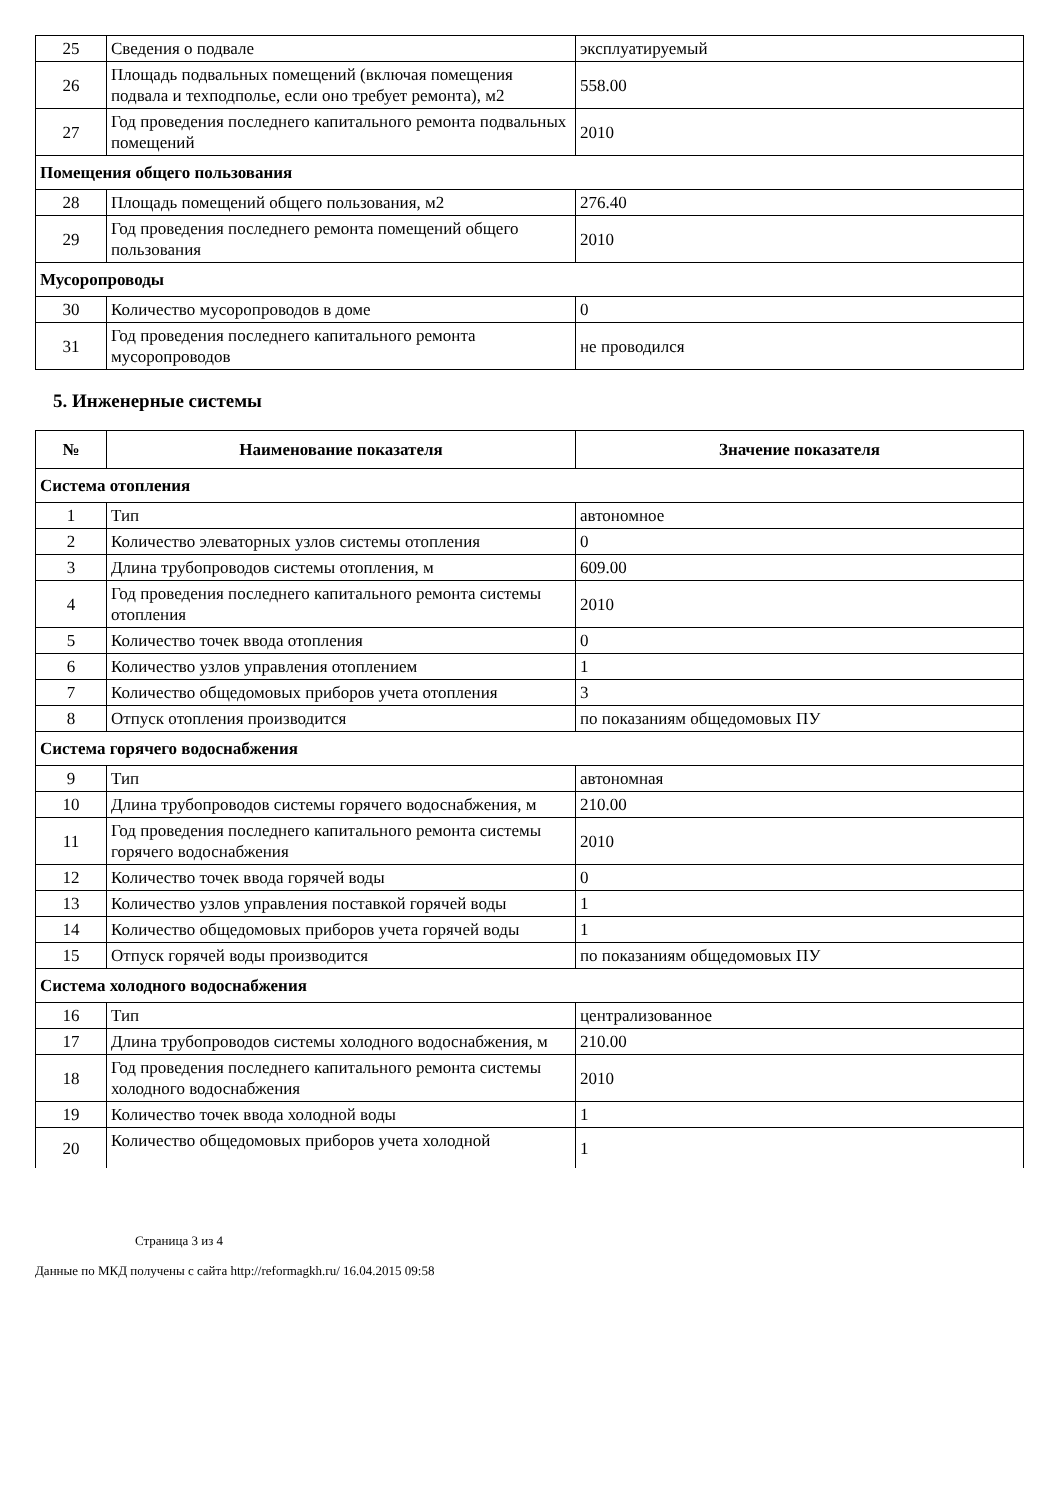| 25 | Сведения о подвале | эксплуатируемый |
| 26 | Площадь подвальных помещений (включая помещения подвала и техподполье, если оно требует ремонта), м2 | 558.00 |
| 27 | Год проведения последнего капитального ремонта подвальных помещений | 2010 |
| Помещения общего пользования | | |
| 28 | Площадь помещений общего пользования, м2 | 276.40 |
| 29 | Год проведения последнего ремонта помещений общего пользования | 2010 |
| Мусоропроводы | | |
| 30 | Количество мусоропроводов в доме | 0 |
| 31 | Год проведения последнего капитального ремонта мусоропроводов | не проводился |
5. Инженерные системы
| № | Наименование показателя | Значение показателя |
| --- | --- | --- |
| Система отопления | | |
| 1 | Тип | автономное |
| 2 | Количество элеваторных узлов системы отопления | 0 |
| 3 | Длина трубопроводов системы отопления, м | 609.00 |
| 4 | Год проведения последнего капитального ремонта системы отопления | 2010 |
| 5 | Количество точек ввода отопления | 0 |
| 6 | Количество узлов управления отоплением | 1 |
| 7 | Количество общедомовых приборов учета отопления | 3 |
| 8 | Отпуск отопления производится | по показаниям общедомовых ПУ |
| Система горячего водоснабжения | | |
| 9 | Тип | автономная |
| 10 | Длина трубопроводов системы горячего водоснабжения, м | 210.00 |
| 11 | Год проведения последнего капитального ремонта системы горячего водоснабжения | 2010 |
| 12 | Количество точек ввода горячей воды | 0 |
| 13 | Количество узлов управления поставкой горячей воды | 1 |
| 14 | Количество общедомовых приборов учета горячей воды | 1 |
| 15 | Отпуск горячей воды производится | по показаниям общедомовых ПУ |
| Система холодного водоснабжения | | |
| 16 | Тип | централизованное |
| 17 | Длина трубопроводов системы холодного водоснабжения, м | 210.00 |
| 18 | Год проведения последнего капитального ремонта системы холодного водоснабжения | 2010 |
| 19 | Количество точек ввода холодной воды | 1 |
| 20 | Количество общедомовых приборов учета холодной | 1 |
Страница 3 из 4
Данные по МКД получены с сайта http://reformagkh.ru/ 16.04.2015 09:58